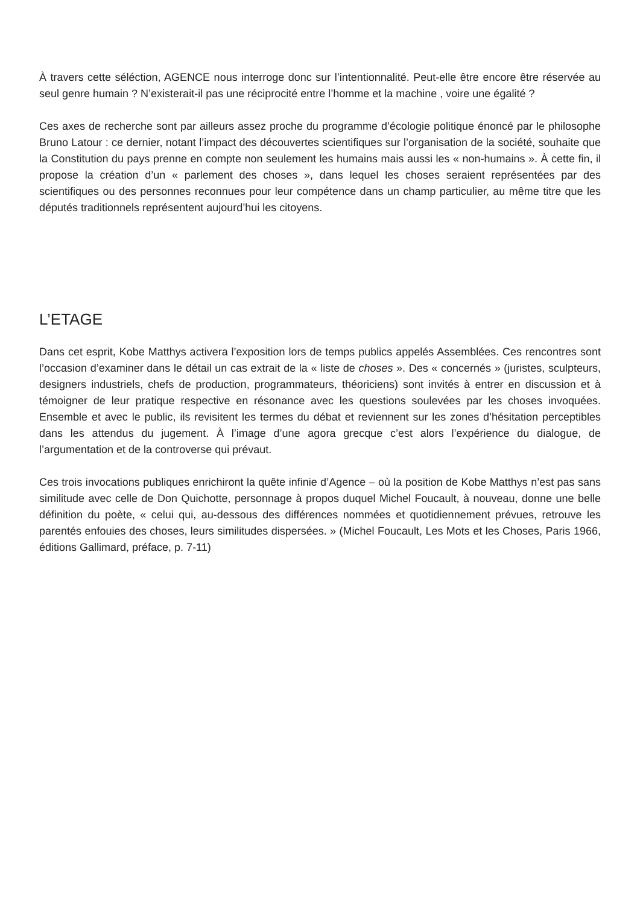À travers cette séléction, AGENCE nous interroge donc sur l’intentionnalité. Peut-elle être encore être réservée au seul genre humain ? N’existerait-il pas une réciprocité entre l’homme et la machine , voire une égalité ?
Ces axes de recherche sont par ailleurs assez proche du programme d’écologie politique énoncé par le philosophe Bruno Latour : ce dernier, notant l’impact des découvertes scientifiques sur l’organisation de la société, souhaite que la Constitution du pays prenne en compte non seulement les humains mais aussi les « non-humains ». À cette fin, il propose la création d’un « parlement des choses », dans lequel les choses seraient représentées par des scientifiques ou des personnes reconnues pour leur compétence dans un champ particulier, au même titre que les députés traditionnels représentent aujourd’hui les citoyens.
L’ETAGE
Dans cet esprit, Kobe Matthys activera l’exposition lors de temps publics appelés Assemblées. Ces rencontres sont l’occasion d’examiner dans le détail un cas extrait de la « liste de choses ». Des « concernés » (juristes, sculpteurs, designers industriels, chefs de production, programmateurs, théoriciens) sont invités à entrer en discussion et à témoigner de leur pratique respective en résonance avec les questions soulevées par les choses invoquées. Ensemble et avec le public, ils revisitent les termes du débat et reviennent sur les zones d’hésitation perceptibles dans les attendus du jugement. À l’image d’une agora grecque c’est alors l’expérience du dialogue, de l’argumentation et de la controverse qui prévaut.
Ces trois invocations publiques enrichiront la quête infinie d’Agence – où la position de Kobe Matthys n’est pas sans similitude avec celle de Don Quichotte, personnage à propos duquel Michel Foucault, à nouveau, donne une belle définition du poète, « celui qui, au-dessous des différences nommées et quotidiennement prévues, retrouve les parentés enfouies des choses, leurs similitudes dispersées. » (Michel Foucault, Les Mots et les Choses, Paris 1966, éditions Gallimard, préface, p. 7-11)